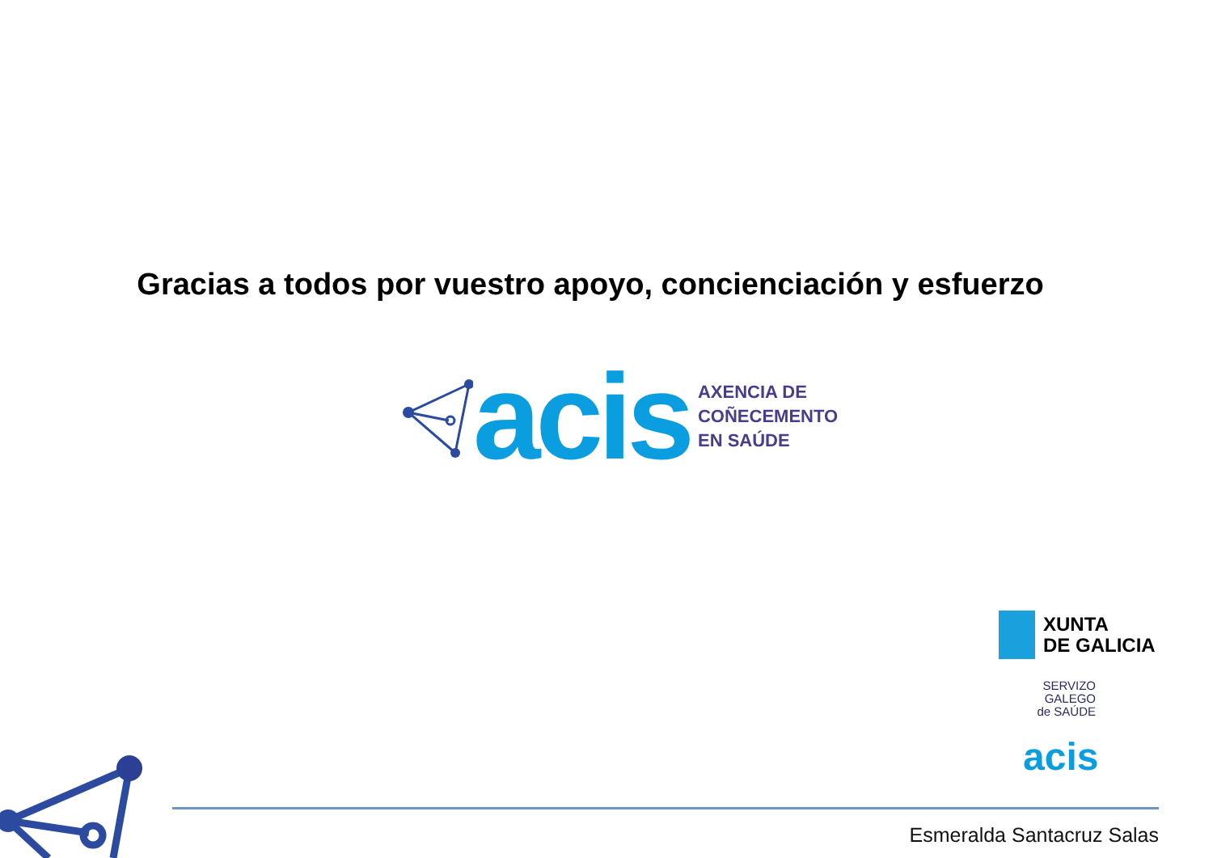Gracias a todos por vuestro apoyo, concienciación y esfuerzo
acis
AXENCIA DE
COÑECEMENTO
EN SAÚDE
XUNTA
DE GALICIA
SERVIZO
GALEGO
de SAÚDE
acis
Esmeralda Santacruz Salas